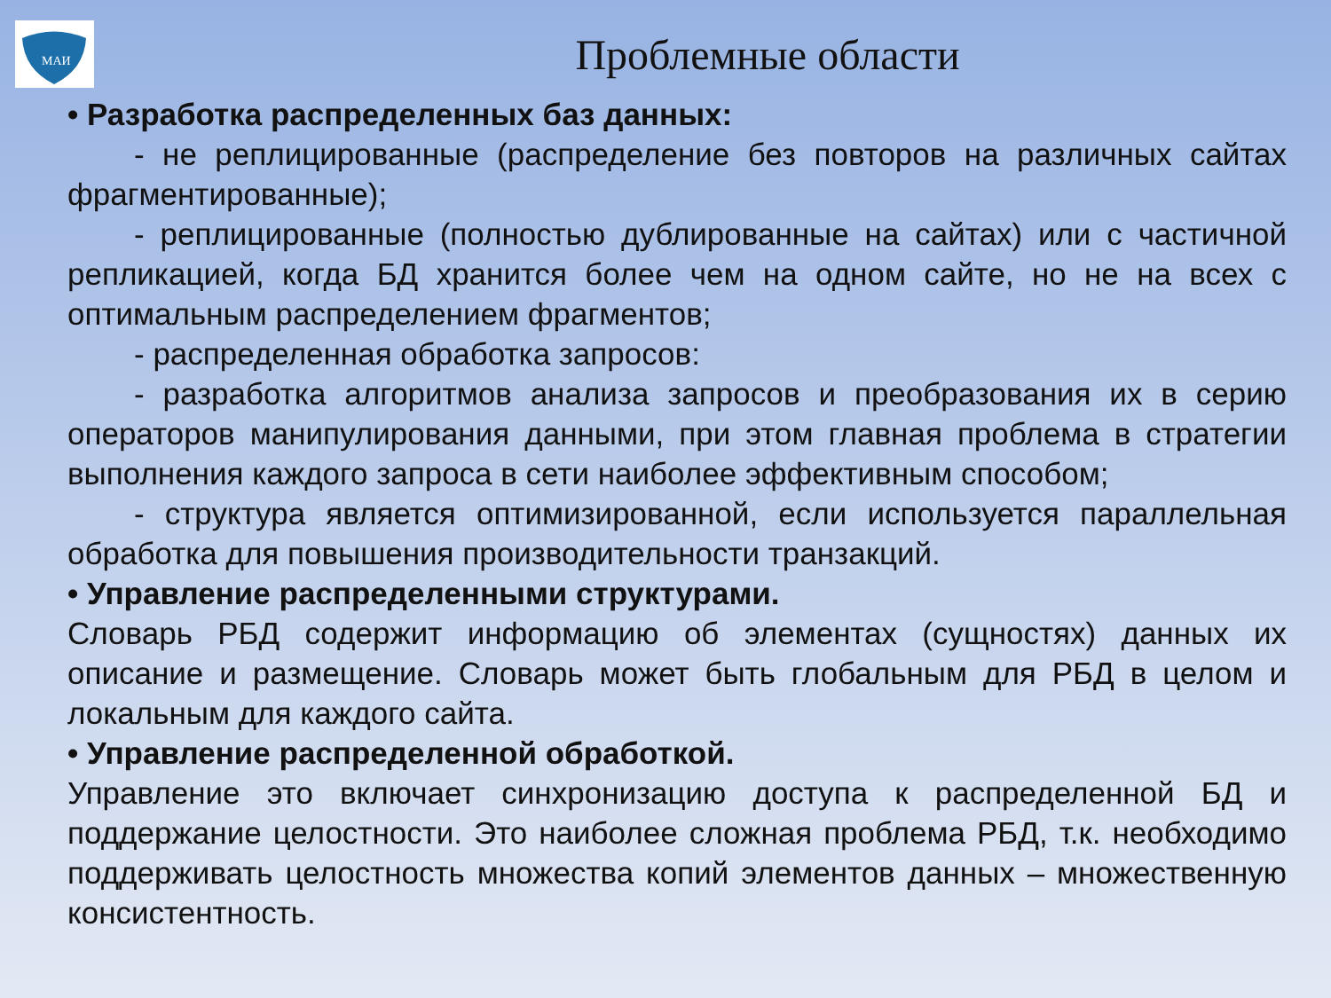МАИ
Проблемные области
• Разработка распределенных баз данных:
- не реплицированные (распределение без повторов на различных сайтах фрагментированные);
- реплицированные (полностью дублированные на сайтах) или с частичной репликацией, когда БД хранится более чем на одном сайте, но не на всех с оптимальным распределением фрагментов;
- распределенная обработка запросов:
- разработка алгоритмов анализа запросов и преобразования их в серию операторов манипулирования данными, при этом главная проблема в стратегии выполнения каждого запроса в сети наиболее эффективным способом;
- структура является оптимизированной, если используется параллельная обработка для повышения производительности транзакций.
• Управление распределенными структурами.
Словарь РБД содержит информацию об элементах (сущностях) данных их описание и размещение. Словарь может быть глобальным для РБД в целом и локальным для каждого сайта.
• Управление распределенной обработкой.
Управление это включает синхронизацию доступа к распределенной БД и поддержание целостности. Это наиболее сложная проблема РБД, т.к. необходимо поддерживать целостность множества копий элементов данных – множественную консистентность.